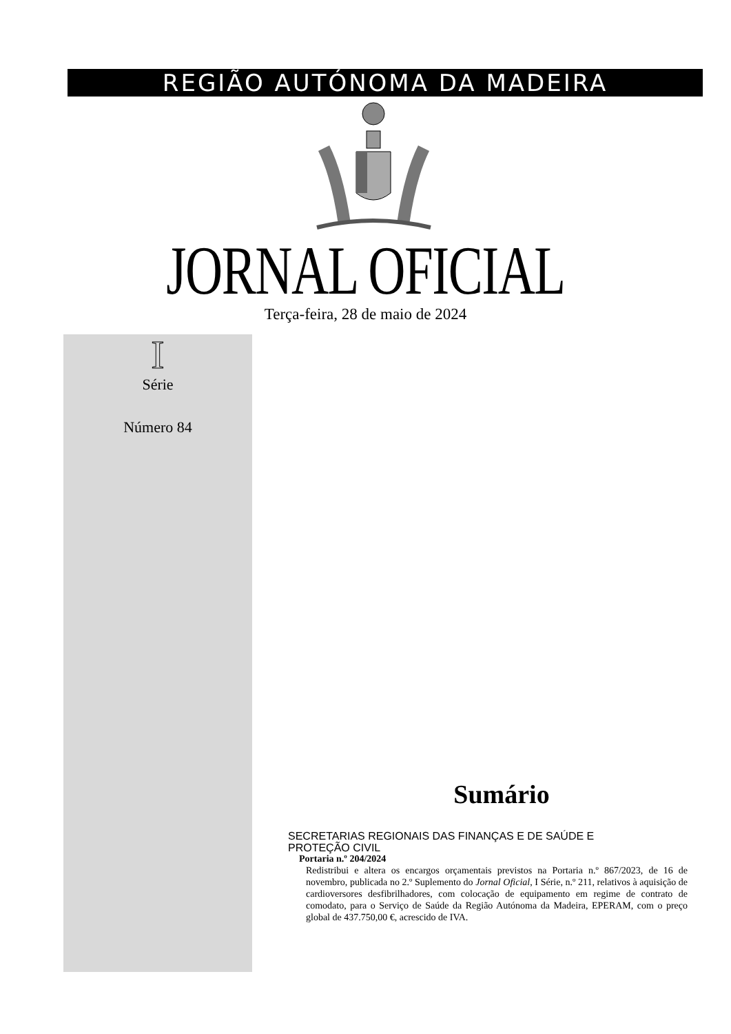REGIÃO AUTÓNOMA DA MADEIRA
JORNAL OFICIAL
Terça-feira, 28 de maio de 2024
I
Série
Número 84
Sumário
SECRETARIAS REGIONAIS DAS FINANÇAS E DE SAÚDE E
PROTEÇÃO CIVIL
Portaria n.º 204/2024
Redistribui e altera os encargos orçamentais previstos na Portaria n.º 867/2023, de 16 de novembro, publicada no 2.º Suplemento do Jornal Oficial, I Série, n.º 211, relativos à aquisição de cardioversores desfibrilhadores, com colocação de equipamento em regime de contrato de comodato, para o Serviço de Saúde da Região Autónoma da Madeira, EPERAM, com o preço global de 437.750,00 €, acrescido de IVA.